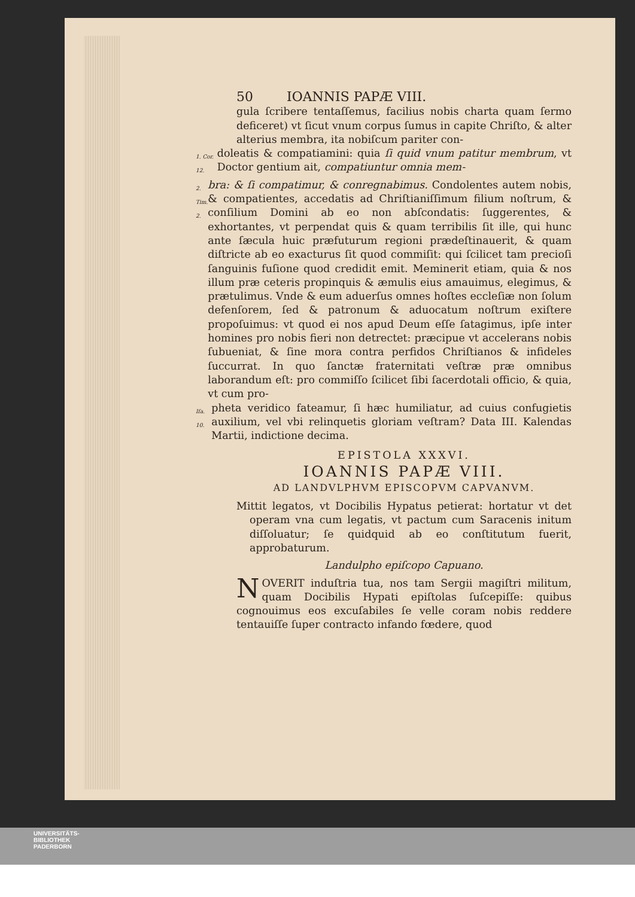50 IOANNIS PAPÆ VIII.
gula ſcribere tentaſſemus, facilius nobis charta quam ſermo deficeret) vt ſicut vnum corpus ſumus in capite Chriſto, & alter alterius membra, ita nobiſcum pariter con-
1. Cor. 12.
doleatis & compatiamini: quia ſi quid vnum patitur membrum, vt Doctor gentium ait, compatiuntur omnia mem-
2. Tim. 2.
bra: & ſi compatimur, & conregnabimus. Condolentes autem nobis, & compatientes, accedatis ad Chriſtianiſſimum filium noſtrum, & conſilium Domini ab eo non abſcondatis: ſuggerentes, & exhortantes, vt perpendat quis & quam terribilis ſit ille, qui hunc ante ſæcula huic præfuturum regioni prædeſtinauerit, & quam diſtricte ab eo exacturus ſit quod commiſit: qui ſcilicet tam precioſi ſanguinis fuſione quod credidit emit. Meminerit etiam, quia & nos illum præ ceteris propinquis & æmulis eius amauimus, elegimus, & prætulimus. Vnde & eum aduerſus omnes hoſtes eccleſiæ non ſolum defenſorem, ſed & patronum & aduocatum noſtrum exiſtere propoſuimus: vt quod ei nos apud Deum eſſe ſatagimus, ipſe inter homines pro nobis fieri non detrectet: præcipue vt accelerans nobis ſubueniat, & ſine mora contra perfidos Chriſtianos & infideles ſuccurrat. In quo ſanctæ fraternitati veſtræ præ omnibus laborandum eſt: pro commiſſo ſcilicet ſibi ſacerdotali officio, & quia, vt cum pro-
Iſa. 10.
pheta veridico fateamur, ſi hæc humiliatur, ad cuius confugietis auxilium, vel vbi relinquetis gloriam veſtram? Data III. Kalendas Martii, indictione decima.
EPISTOLA XXXVI.
IOANNIS PAPÆ VIII.
AD LANDVLPHVM EPISCOPVM CAPVANVM.
Mittit legatos, vt Docibilis Hypatus petierat: hortatur vt det operam vna cum legatis, vt pactum cum Saracenis initum diſſoluatur; ſe quidquid ab eo conſtitutum fuerit, approbaturum.
Landulpho epiſcopo Capuano.
NOVERIT induſtria tua, nos tam Sergii magiſtri militum, quam Docibilis Hypati epiſtolas ſuſcepiſſe: quibus cognouimus eos excuſabiles ſe velle coram nobis reddere tentauiſſe ſuper contracto infando fœdere, quod
UNIVERSITÄTS-
BIBLIOTHEK
PADERBORN